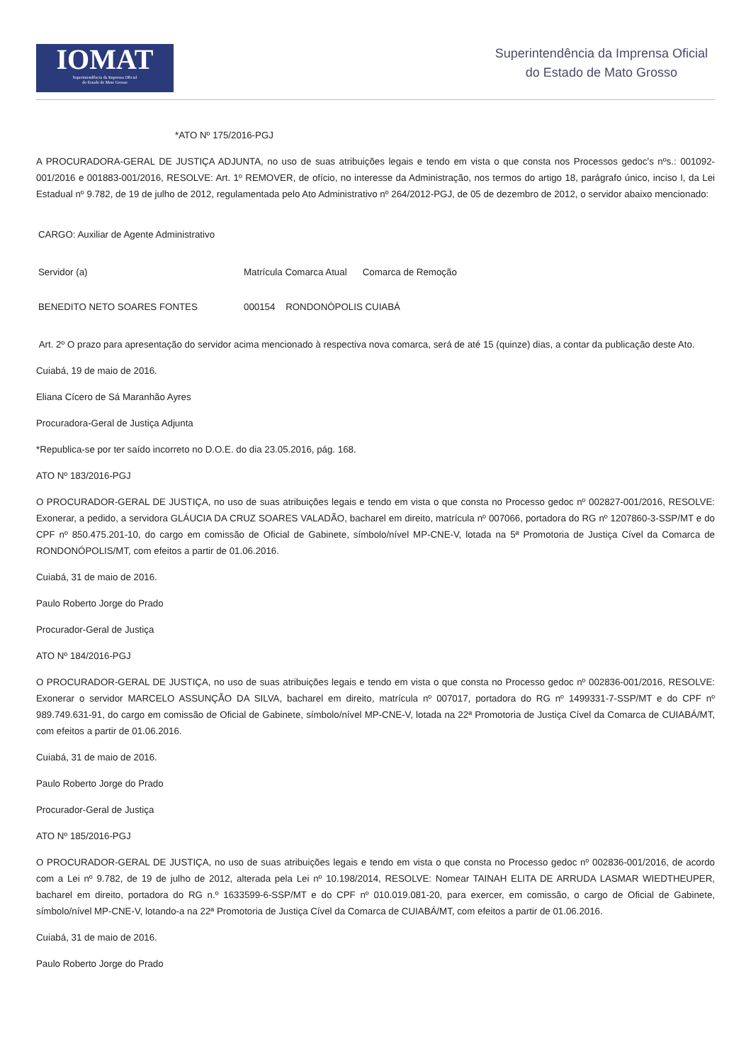IOMAT
Superintendência da Imprensa Oficial
do Estado de Mato Grosso
Superintendência da Imprensa Oficial
do Estado de Mato Grosso
*ATO Nº 175/2016-PGJ
A PROCURADORA-GERAL DE JUSTIÇA ADJUNTA, no uso de suas atribuições legais e tendo em vista o que consta nos Processos gedoc's nºs.: 001092-001/2016 e 001883-001/2016, RESOLVE: Art. 1º REMOVER, de ofício, no interesse da Administração, nos termos do artigo 18, parágrafo único, inciso I, da Lei Estadual nº 9.782, de 19 de julho de 2012, regulamentada pelo Ato Administrativo nº 264/2012-PGJ, de 05 de dezembro de 2012, o servidor abaixo mencionado:
CARGO: Auxiliar de Agente Administrativo
Servidor (a) Matrícula Comarca Atual Comarca de Remoção
BENEDITO NETO SOARES FONTES 000154 RONDONÓPOLIS CUIABÁ
Art. 2º O prazo para apresentação do servidor acima mencionado à respectiva nova comarca, será de até 15 (quinze) dias, a contar da publicação deste Ato.
Cuiabá, 19 de maio de 2016.
Eliana Cícero de Sá Maranhão Ayres
Procuradora-Geral de Justiça Adjunta
*Republica-se por ter saído incorreto no D.O.E. do dia 23.05.2016, pág. 168.
ATO Nº 183/2016-PGJ
O PROCURADOR-GERAL DE JUSTIÇA, no uso de suas atribuições legais e tendo em vista o que consta no Processo gedoc nº 002827-001/2016, RESOLVE: Exonerar, a pedido, a servidora GLÁUCIA DA CRUZ SOARES VALADÃO, bacharel em direito, matrícula nº 007066, portadora do RG nº 1207860-3-SSP/MT e do CPF nº 850.475.201-10, do cargo em comissão de Oficial de Gabinete, símbolo/nível MP-CNE-V, lotada na 5ª Promotoria de Justiça Cível da Comarca de RONDONÓPOLIS/MT, com efeitos a partir de 01.06.2016.
Cuiabá, 31 de maio de 2016.
Paulo Roberto Jorge do Prado
Procurador-Geral de Justiça
ATO Nº 184/2016-PGJ
O PROCURADOR-GERAL DE JUSTIÇA, no uso de suas atribuições legais e tendo em vista o que consta no Processo gedoc nº 002836-001/2016, RESOLVE: Exonerar o servidor MARCELO ASSUNÇÃO DA SILVA, bacharel em direito, matrícula nº 007017, portadora do RG nº 1499331-7-SSP/MT e do CPF nº 989.749.631-91, do cargo em comissão de Oficial de Gabinete, símbolo/nível MP-CNE-V, lotada na 22ª Promotoria de Justiça Cível da Comarca de CUIABÁ/MT, com efeitos a partir de 01.06.2016.
Cuiabá, 31 de maio de 2016.
Paulo Roberto Jorge do Prado
Procurador-Geral de Justiça
ATO Nº 185/2016-PGJ
O PROCURADOR-GERAL DE JUSTIÇA, no uso de suas atribuições legais e tendo em vista o que consta no Processo gedoc nº 002836-001/2016, de acordo com a Lei nº 9.782, de 19 de julho de 2012, alterada pela Lei nº 10.198/2014, RESOLVE: Nomear TAINAH ELITA DE ARRUDA LASMAR WIEDTHEUPER, bacharel em direito, portadora do RG n.º 1633599-6-SSP/MT e do CPF nº 010.019.081-20, para exercer, em comissão, o cargo de Oficial de Gabinete, símbolo/nível MP-CNE-V, lotando-a na 22ª Promotoria de Justiça Cível da Comarca de CUIABÁ/MT, com efeitos a partir de 01.06.2016.
Cuiabá, 31 de maio de 2016.
Paulo Roberto Jorge do Prado